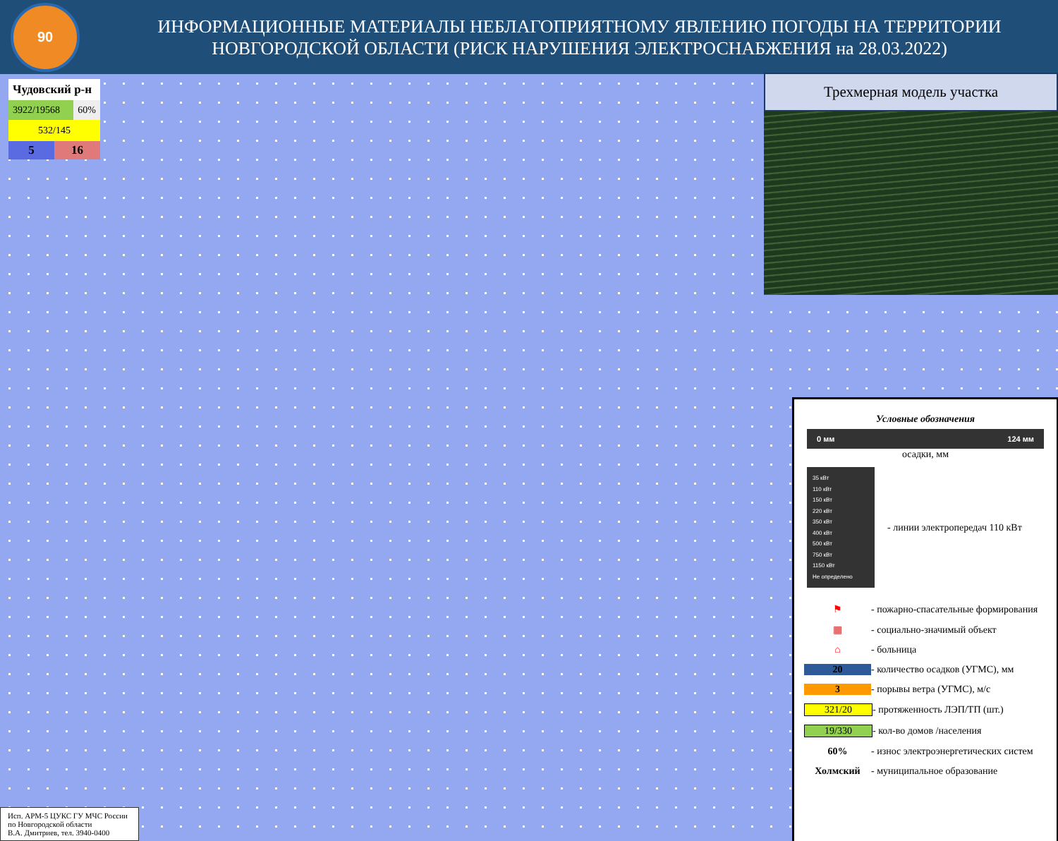90
ИНФОРМАЦИОННЫЕ МАТЕРИАЛЫ НЕБЛАГОПРИЯТНОМУ ЯВЛЕНИЮ ПОГОДЫ НА ТЕРРИТОРИИ
НОВГОРОДСКОЙ ОБЛАСТИ (РИСК НАРУШЕНИЯ ЭЛЕКТРОСНАБЖЕНИЯ на 28.03.2022)
Чудовский р-н
3922/19568 60%
532/145
5 16
Трехмерная модель участка
Условные обозначения
0 мм 124 мм
осадки, мм
35 кВт
110 кВт
150 кВт
220 кВт
350 кВт
400 кВт
500 кВт
750 кВт
1150 кВт
Не определено
- линии электропередач 110 кВт
⚑ - пожарно-спасательные формирования
▦ - социально-значимый объект
⌂ - больница
20 - количество осадков (УГМС), мм
3 - порывы ветра (УГМС), м/с
321/20 - протяженность ЛЭП/ТП (шт.)
19/330 - кол-во домов /населения
60% - износ электроэнергетических систем
Холмский - муниципальное образование
Исп. АРМ-5 ЦУКС ГУ МЧС России
по Новгородской области
В.А. Дмитриев, тел. 3940-0400